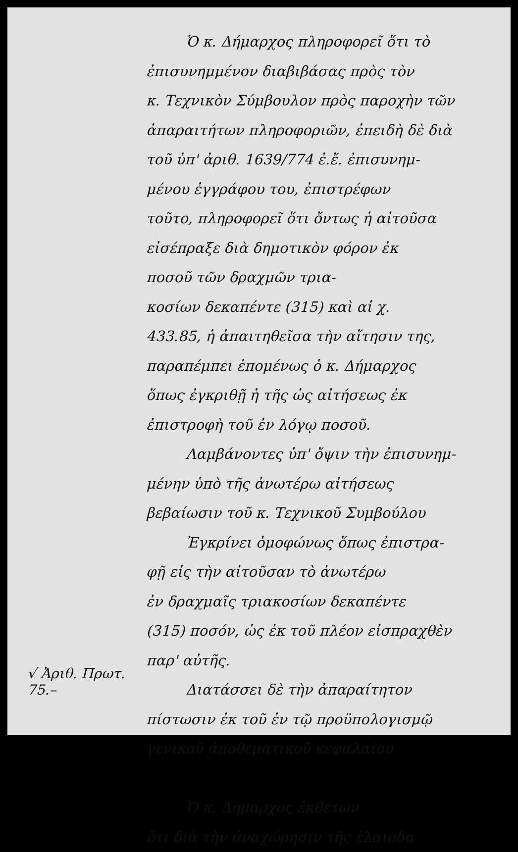√ Ἀριθ. Πρωτ. 75.–
Ὁ κ. Δήμαρχος πληροφορεῖ ὅτι τὸ
ἐπισυνημμένον διαβιβάσας πρὸς τὸν
κ. Τεχνικὸν Σύμβουλον πρὸς παροχὴν τῶν
ἀπαραιτήτων πληροφοριῶν, ἐπειδὴ δὲ διὰ
τοῦ ὑπ' ἀριθ. 1639/774 ἐ.ἔ. ἐπισυνημ-
μένου ἐγγράφου του, ἐπιστρέφων
τοῦτο, πληροφορεῖ ὅτι ὄντως ἡ αἰτοῦσα
εἰσέπραξε διὰ δημοτικὸν φόρον ἐκ
ποσοῦ τῶν δραχμῶν τρια-
κοσίων δεκαπέντε (315) καὶ αἱ χ.
433.85, ἡ ἀπαιτηθεῖσα τὴν αἴτησιν της,
παραπέμπει ἑπομένως ὁ κ. Δήμαρχος
ὅπως ἐγκριθῇ ἡ τῆς ὡς αἰτήσεως ἐκ
ἐπιστροφὴ τοῦ ἐν λόγῳ ποσοῦ.
Λαμβάνοντες ὑπ' ὄψιν τὴν ἐπισυνημ-
μένην ὑπὸ τῆς ἀνωτέρω αἰτήσεως
βεβαίωσιν τοῦ κ. Τεχνικοῦ Συμβούλου
Ἐγκρίνει ὁμοφώνως ὅπως ἐπιστρα-
φῇ εἰς τὴν αἰτοῦσαν τὸ ἀνωτέρω
ἐν δραχμαῖς τριακοσίων δεκαπέντε
(315) ποσόν, ὡς ἐκ τοῦ πλέον εἰσπραχθὲν
παρ' αὐτῆς.
Διατάσσει δὲ τὴν ἀπαραίτητον
πίστωσιν ἐκ τοῦ ἐν τῷ προϋπολογισμῷ
γενικοῦ ἀποθεματικοῦ κεφαλαίου
Ὁ κ. Δήμαρχος ἐκθέτων
ὅτι διὰ τὴν ἀναχώρησιν τῆς ἐλαιοδα